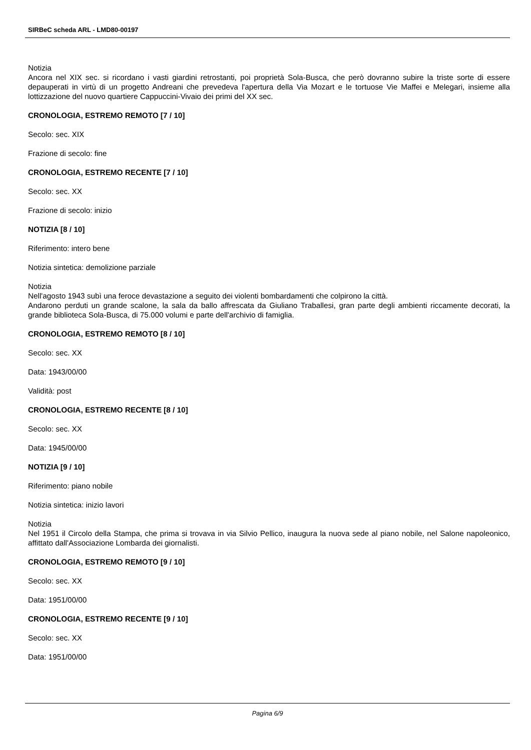SIRBeC scheda ARL - LMD80-00197
Notizia
Ancora nel XIX sec. si ricordano i vasti giardini retrostanti, poi proprietà Sola-Busca, che però dovranno subire la triste sorte di essere depauperati in virtù di un progetto Andreani che prevedeva l'apertura della Via Mozart e le tortuose Vie Maffei e Melegari, insieme alla lottizzazione del nuovo quartiere Cappuccini-Vivaio dei primi del XX sec.
CRONOLOGIA, ESTREMO REMOTO [7 / 10]
Secolo: sec. XIX
Frazione di secolo: fine
CRONOLOGIA, ESTREMO RECENTE [7 / 10]
Secolo: sec. XX
Frazione di secolo: inizio
NOTIZIA [8 / 10]
Riferimento: intero bene
Notizia sintetica: demolizione parziale
Notizia
Nell'agosto 1943 subì una feroce devastazione a seguito dei violenti bombardamenti che colpirono la città.
Andarono perduti un grande scalone, la sala da ballo affrescata da Giuliano Traballesi, gran parte degli ambienti riccamente decorati, la grande biblioteca Sola-Busca, di 75.000 volumi e parte dell'archivio di famiglia.
CRONOLOGIA, ESTREMO REMOTO [8 / 10]
Secolo: sec. XX
Data: 1943/00/00
Validità: post
CRONOLOGIA, ESTREMO RECENTE [8 / 10]
Secolo: sec. XX
Data: 1945/00/00
NOTIZIA [9 / 10]
Riferimento: piano nobile
Notizia sintetica: inizio lavori
Notizia
Nel 1951 il Circolo della Stampa, che prima si trovava in via Silvio Pellico, inaugura la nuova sede al piano nobile, nel Salone napoleonico, affittato dall'Associazione Lombarda dei giornalisti.
CRONOLOGIA, ESTREMO REMOTO [9 / 10]
Secolo: sec. XX
Data: 1951/00/00
CRONOLOGIA, ESTREMO RECENTE [9 / 10]
Secolo: sec. XX
Data: 1951/00/00
Pagina 6/9